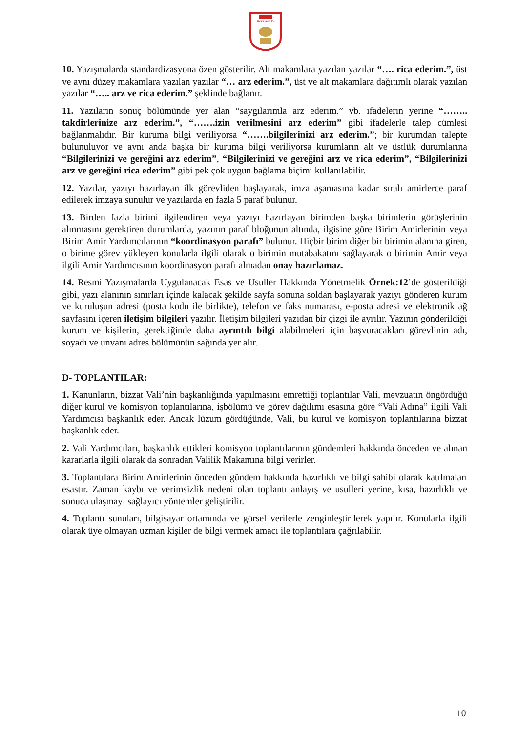SİVAS VALİLİĞİ
10. Yazışmalarda standardizasyona özen gösterilir. Alt makamlara yazılan yazılar “…. rica ederim.”, üst ve aynı düzey makamlara yazılan yazılar “… arz ederim.”, üst ve alt makamlara dağıtımlı olarak yazılan yazılar “….. arz ve rica ederim.” şeklinde bağlanır.
11. Yazıların sonuç bölümünde yer alan “saygılarımla arz ederim.” vb. ifadelerin yerine “…….. takdirlerinize arz ederim.”, “…….izin verilmesini arz ederim” gibi ifadelerle talep cümlesi bağlanmalıdır. Bir kuruma bilgi veriliyorsa “…….bilgilerinizi arz ederim.”; bir kurumdan talepte bulunuluyor ve aynı anda başka bir kuruma bilgi veriliyorsa kurumların alt ve üstlük durumlarına “Bilgilerinizi ve gereğini arz ederim”, “Bilgilerinizi ve gereğini arz ve rica ederim”, “Bilgilerinizi arz ve gereğini rica ederim” gibi pek çok uygun bağlama biçimi kullanılabilir.
12. Yazılar, yazıyı hazırlayan ilk görevliden başlayarak, imza aşamasına kadar sıralı amirlerce paraf edilerek imzaya sunulur ve yazılarda en fazla 5 paraf bulunur.
13. Birden fazla birimi ilgilendiren veya yazıyı hazırlayan birimden başka birimlerin görüşlerinin alınmasını gerektiren durumlarda, yazının paraf bloğunun altında, ilgisine göre Birim Amirlerinin veya Birim Amir Yardımcılarının “koordinasyon parafı” bulunur. Hiçbir birim diğer bir birimin alanına giren, o birime görev yükleyen konularla ilgili olarak o birimin mutabakatını sağlayarak o birimin Amir veya ilgili Amir Yardımcısının koordinasyon parafı almadan onay hazırlamaz.
14. Resmi Yazışmalarda Uygulanacak Esas ve Usuller Hakkında Yönetmelik Örnek:12’de gösterildiği gibi, yazı alanının sınırları içinde kalacak şekilde sayfa sonuna soldan başlayarak yazıyı gönderen kurum ve kuruluşun adresi (posta kodu ile birlikte), telefon ve faks numarası, e-posta adresi ve elektronik ağ sayfasını içeren iletişim bilgileri yazılır. İletişim bilgileri yazıdan bir çizgi ile ayrılır. Yazının gönderildiği kurum ve kişilerin, gerektiğinde daha ayrıntılı bilgi alabilmeleri için başvuracakları görevlinin adı, soyadı ve unvanı adres bölümünün sağında yer alır.
D- TOPLANTILAR:
1. Kanunların, bizzat Vali’nin başkanlığında yapılmasını emrettiği toplantılar Vali, mevzuatın öngördüğü diğer kurul ve komisyon toplantılarına, işbölümü ve görev dağılımı esasına göre “Vali Adına” ilgili Vali Yardımcısı başkanlık eder. Ancak lüzum gördüğünde, Vali, bu kurul ve komisyon toplantılarına bizzat başkanlık eder.
2. Vali Yardımcıları, başkanlık ettikleri komisyon toplantılarının gündemleri hakkında önceden ve alınan kararlarla ilgili olarak da sonradan Valilik Makamına bilgi verirler.
3. Toplantılara Birim Amirlerinin önceden gündem hakkında hazırlıklı ve bilgi sahibi olarak katılmaları esastır. Zaman kaybı ve verimsizlik nedeni olan toplantı anlayış ve usulleri yerine, kısa, hazırlıklı ve sonuca ulaşmayı sağlayıcı yöntemler geliştirilir.
4. Toplantı sunuları, bilgisayar ortamında ve görsel verilerle zenginleştirilerek yapılır. Konularla ilgili olarak üye olmayan uzman kişiler de bilgi vermek amacı ile toplantılara çağrılabilir.
10